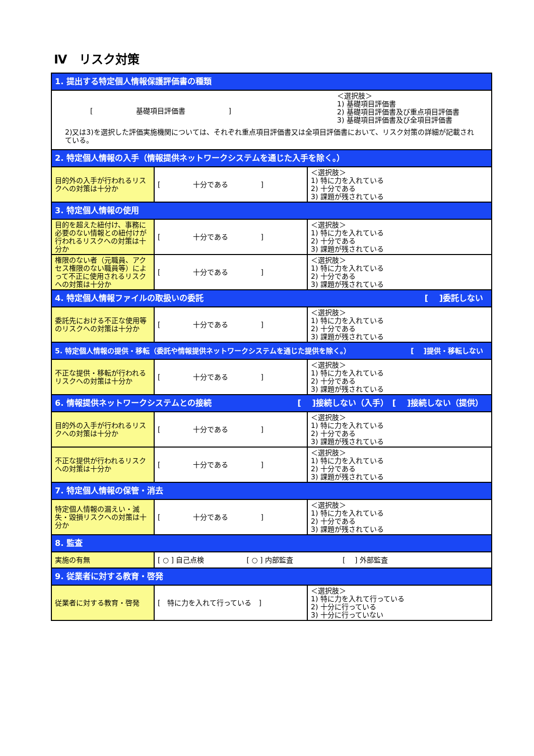Ⅳ　リスク対策
| 1. 提出する特定個人情報保護評価書の種類 | | |
| [ 基礎項目評価書 ] ＜選択肢＞ 1) 基礎項目評価書 2) 基礎項目評価書及び重点項目評価書 3) 基礎項目評価書及び全項目評価書 2)又は3)を選択した評価実施機関については、それぞれ重点項目評価書又は全項目評価書において、リスク対策の詳細が記載されている。 | | |
| 2. 特定個人情報の入手（情報提供ネットワークシステムを通じた入手を除く。） | | |
| 目的外の入手が行われるリスクへの対策は十分か | [ 十分である ] | ＜選択肢＞ 1) 特に力を入れている 2) 十分である 3) 課題が残されている |
| 3. 特定個人情報の使用 | | |
| 目的を超えた紐付け、事務に必要のない情報との紐付けが行われるリスクへの対策は十分か | [ 十分である ] | ＜選択肢＞ 1) 特に力を入れている 2) 十分である 3) 課題が残されている |
| 権限のない者（元職員、アクセス権限のない職員等）によって不正に使用されるリスクへの対策は十分か | [ 十分である ] | ＜選択肢＞ 1) 特に力を入れている 2) 十分である 3) 課題が残されている |
| 4. 特定個人情報ファイルの取扱いの委託 [ ]委託しない | | |
| 委託先における不正な使用等のリスクへの対策は十分か | [ 十分である ] | ＜選択肢＞ 1) 特に力を入れている 2) 十分である 3) 課題が残されている |
| 5. 特定個人情報の提供・移転（委託や情報提供ネットワークシステムを通じた提供を除く。） [ ]提供・移転しない | | |
| 不正な提供・移転が行われるリスクへの対策は十分か | [ 十分である ] | ＜選択肢＞ 1) 特に力を入れている 2) 十分である 3) 課題が残されている |
| 6. 情報提供ネットワークシステムとの接続 [ ]接続しない（入手） [ ]接続しない（提供） | | |
| 目的外の入手が行われるリスクへの対策は十分か | [ 十分である ] | ＜選択肢＞ 1) 特に力を入れている 2) 十分である 3) 課題が残されている |
| 不正な提供が行われるリスクへの対策は十分か | [ 十分である ] | ＜選択肢＞ 1) 特に力を入れている 2) 十分である 3) 課題が残されている |
| 7. 特定個人情報の保管・消去 | | |
| 特定個人情報の漏えい・滅失・毀損リスクへの対策は十分か | [ 十分である ] | ＜選択肢＞ 1) 特に力を入れている 2) 十分である 3) 課題が残されている |
| 8. 監査 | | |
| 実施の有無 | [ ○ ] 自己点検 [ ○ ] 内部監査 [ ] 外部監査 | |
| 9. 従業者に対する教育・啓発 | | |
| 従業者に対する教育・啓発 | [ 特に力を入れて行っている ] | ＜選択肢＞ 1) 特に力を入れて行っている 2) 十分に行っている 3) 十分に行っていない |